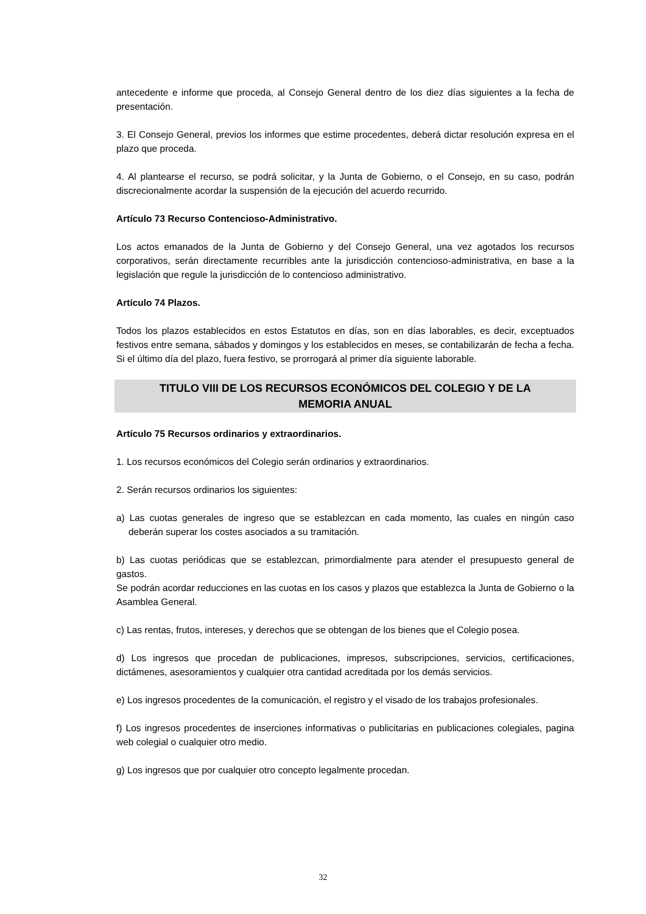antecedente e informe que proceda, al Consejo General dentro de los diez días siguientes a la fecha de presentación.
3. El Consejo General, previos los informes que estime procedentes, deberá dictar resolución expresa en el plazo que proceda.
4. Al plantearse el recurso, se podrá solicitar, y la Junta de Gobierno, o el Consejo, en su caso, podrán discrecionalmente acordar la suspensión de la ejecución del acuerdo recurrido.
Artículo 73 Recurso Contencioso-Administrativo.
Los actos emanados de la Junta de Gobierno y del Consejo General, una vez agotados los recursos corporativos, serán directamente recurribles ante la jurisdicción contencioso-administrativa, en base a la legislación que regule la jurisdicción de lo contencioso administrativo.
Artículo 74 Plazos.
Todos los plazos establecidos en estos Estatutos en días, son en días laborables, es decir, exceptuados festivos entre semana, sábados y domingos y los establecidos en meses, se contabilizarán de fecha a fecha. Si el último día del plazo, fuera festivo, se prorrogará al primer día siguiente laborable.
TITULO VIII DE LOS RECURSOS ECONÓMICOS DEL COLEGIO Y DE LA
MEMORIA ANUAL
Artículo 75 Recursos ordinarios y extraordinarios.
1. Los recursos económicos del Colegio serán ordinarios y extraordinarios.
2. Serán recursos ordinarios los siguientes:
a) Las cuotas generales de ingreso que se establezcan en cada momento, las cuales en ningún caso deberán superar los costes asociados a su tramitación.
b) Las cuotas periódicas que se establezcan, primordialmente para atender el presupuesto general de gastos.
Se podrán acordar reducciones en las cuotas en los casos y plazos que establezca la Junta de Gobierno o la Asamblea General.
c) Las rentas, frutos, intereses, y derechos que se obtengan de los bienes que el Colegio posea.
d) Los ingresos que procedan de publicaciones, impresos, subscripciones, servicios, certificaciones, dictámenes, asesoramientos y cualquier otra cantidad acreditada por los demás servicios.
e) Los ingresos procedentes de la comunicación, el registro y el visado de los trabajos profesionales.
f) Los ingresos procedentes de inserciones informativas o publicitarias en publicaciones colegiales, pagina web colegial o cualquier otro medio.
g) Los ingresos que por cualquier otro concepto legalmente procedan.
32